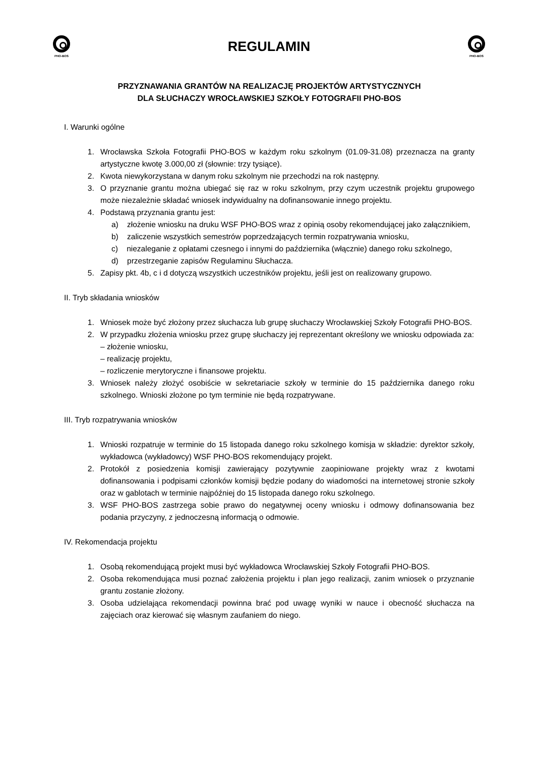PHO-BOS
REGULAMIN
PHO-BOS
PRZYZNAWANIA GRANTÓW NA REALIZACJĘ PROJEKTÓW ARTYSTYCZNYCH
DLA SŁUCHACZY WROCŁAWSKIEJ SZKOŁY FOTOGRAFII PHO-BOS
I. Warunki ogólne
1. Wrocławska Szkoła Fotografii PHO-BOS w każdym roku szkolnym (01.09-31.08) przeznacza na granty artystyczne kwotę 3.000,00 zł (słownie: trzy tysiące).
2. Kwota niewykorzystana w danym roku szkolnym nie przechodzi na rok następny.
3. O przyznanie grantu można ubiegać się raz w roku szkolnym, przy czym uczestnik projektu grupowego może niezależnie składać wniosek indywidualny na dofinansowanie innego projektu.
4. Podstawą przyznania grantu jest:
a) złożenie wniosku na druku WSF PHO-BOS wraz z opinią osoby rekomendującej jako załącznikiem,
b) zaliczenie wszystkich semestrów poprzedzających termin rozpatrywania wniosku,
c) niezaleganie z opłatami czesnego i innymi do października (włącznie) danego roku szkolnego,
d) przestrzeganie zapisów Regulaminu Słuchacza.
5. Zapisy pkt. 4b, c i d dotyczą wszystkich uczestników projektu, jeśli jest on realizowany grupowo.
II. Tryb składania wniosków
1. Wniosek może być złożony przez słuchacza lub grupę słuchaczy Wrocławskiej Szkoły Fotografii PHO-BOS.
2. W przypadku złożenia wniosku przez grupę słuchaczy jej reprezentant określony we wniosku odpowiada za:
– złożenie wniosku,
– realizację projektu,
– rozliczenie merytoryczne i finansowe projektu.
3. Wniosek należy złożyć osobiście w sekretariacie szkoły w terminie do 15 października danego roku szkolnego. Wnioski złożone po tym terminie nie będą rozpatrywane.
III. Tryb rozpatrywania wniosków
1. Wnioski rozpatruje w terminie do 15 listopada danego roku szkolnego komisja w składzie: dyrektor szkoły, wykładowca (wykładowcy) WSF PHO-BOS rekomendujący projekt.
2. Protokół z posiedzenia komisji zawierający pozytywnie zaopiniowane projekty wraz z kwotami dofinansowania i podpisami członków komisji będzie podany do wiadomości na internetowej stronie szkoły oraz w gablotach w terminie najpóźniej do 15 listopada danego roku szkolnego.
3. WSF PHO-BOS zastrzega sobie prawo do negatywnej oceny wniosku i odmowy dofinansowania bez podania przyczyny, z jednoczesną informacją o odmowie.
IV. Rekomendacja projektu
1. Osobą rekomendującą projekt musi być wykładowca Wrocławskiej Szkoły Fotografii PHO-BOS.
2. Osoba rekomendująca musi poznać założenia projektu i plan jego realizacji, zanim wniosek o przyznanie grantu zostanie złożony.
3. Osoba udzielająca rekomendacji powinna brać pod uwagę wyniki w nauce i obecność słuchacza na zajęciach oraz kierować się własnym zaufaniem do niego.